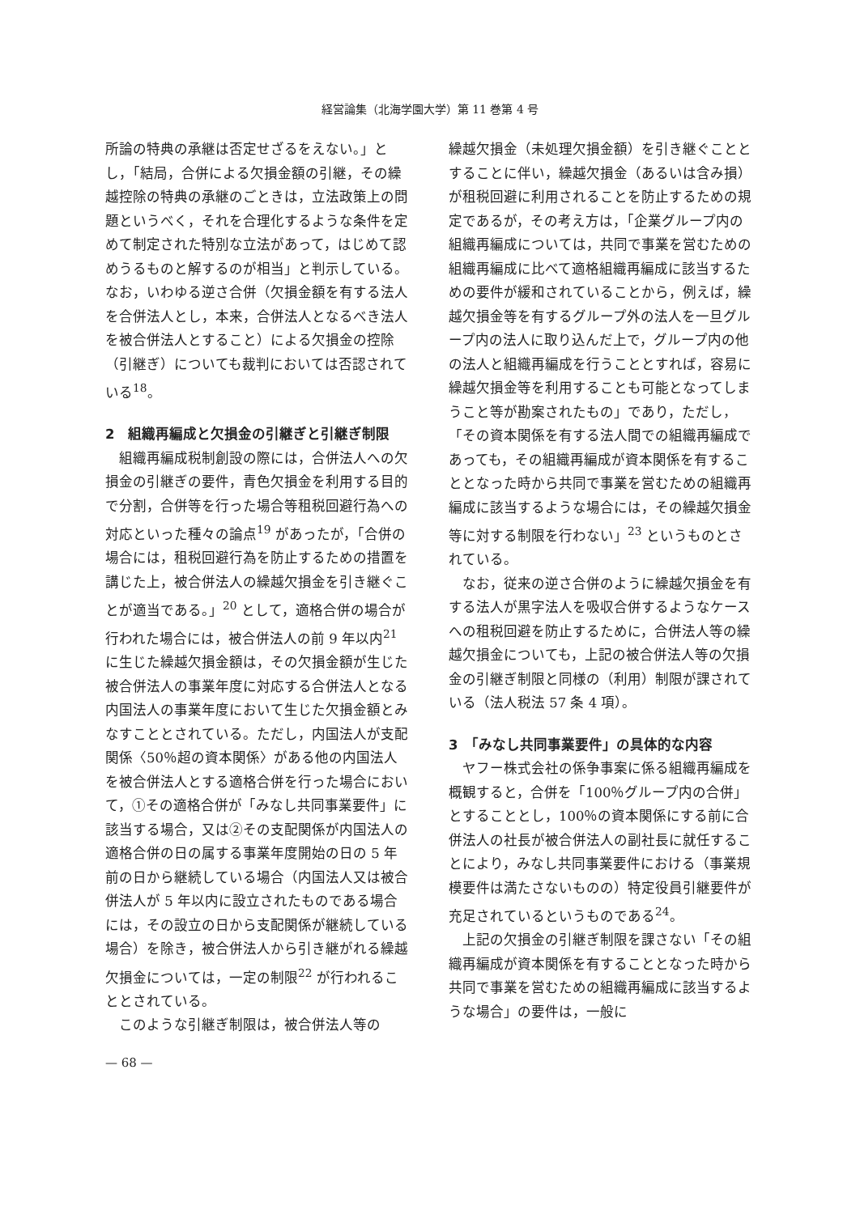経営論集（北海学園大学）第 11 巻第 4 号
所論の特典の承継は否定せざるをえない。」とし，「結局，合併による欠損金額の引継，その繰越控除の特典の承継のごときは，立法政策上の問題というべく，それを合理化するような条件を定めて制定された特別な立法があって，はじめて認めうるものと解するのが相当」と判示している。なお，いわゆる逆さ合併（欠損金額を有する法人を合併法人とし，本来，合併法人となるべき法人を被合併法人とすること）による欠損金の控除（引継ぎ）についても裁判においては否認されている<sup>18</sup>。
2　組織再編成と欠損金の引継ぎと引継ぎ制限
組織再編成税制創設の際には，合併法人への欠損金の引継ぎの要件，青色欠損金を利用する目的で分割，合併等を行った場合等租税回避行為への対応といった種々の論点<sup>19</sup> があったが，「合併の場合には，租税回避行為を防止するための措置を講じた上，被合併法人の繰越欠損金を引き継ぐことが適当である。」<sup>20</sup> として，適格合併の場合が行われた場合には，被合併法人の前 9 年以内<sup>21</sup> に生じた繰越欠損金額は，その欠損金額が生じた被合併法人の事業年度に対応する合併法人となる内国法人の事業年度において生じた欠損金額とみなすこととされている。ただし，内国法人が支配関係〈50％超の資本関係〉がある他の内国法人を被合併法人とする適格合併を行った場合において，①その適格合併が「みなし共同事業要件」に該当する場合，又は②その支配関係が内国法人の適格合併の日の属する事業年度開始の日の 5 年前の日から継続している場合（内国法人又は被合併法人が 5 年以内に設立されたものである場合には，その設立の日から支配関係が継続している場合）を除き，被合併法人から引き継がれる繰越欠損金については，一定の制限<sup>22</sup> が行われることとされている。
このような引継ぎ制限は，被合併法人等の
繰越欠損金（未処理欠損金額）を引き継ぐこととすることに伴い，繰越欠損金（あるいは含み損）が租税回避に利用されることを防止するための規定であるが，その考え方は，「企業グループ内の組織再編成については，共同で事業を営むための組織再編成に比べて適格組織再編成に該当するための要件が緩和されていることから，例えば，繰越欠損金等を有するグループ外の法人を一旦グループ内の法人に取り込んだ上で，グループ内の他の法人と組織再編成を行うこととすれば，容易に繰越欠損金等を利用することも可能となってしまうこと等が勘案されたもの」であり，ただし，「その資本関係を有する法人間での組織再編成であっても，その組織再編成が資本関係を有することとなった時から共同で事業を営むための組織再編成に該当するような場合には，その繰越欠損金等に対する制限を行わない」<sup>23</sup> というものとされている。
なお，従来の逆さ合併のように繰越欠損金を有する法人が黒字法人を吸収合併するようなケースへの租税回避を防止するために，合併法人等の繰越欠損金についても，上記の被合併法人等の欠損金の引継ぎ制限と同様の（利用）制限が課されている（法人税法 57 条 4 項）。
3　「みなし共同事業要件」の具体的な内容
ヤフー株式会社の係争事案に係る組織再編成を概観すると，合併を「100％グループ内の合併」とすることとし，100％の資本関係にする前に合併法人の社長が被合併法人の副社長に就任することにより，みなし共同事業要件における（事業規模要件は満たさないものの）特定役員引継要件が充足されているというものである<sup>24</sup>。
上記の欠損金の引継ぎ制限を課さない「その組織再編成が資本関係を有することとなった時から共同で事業を営むための組織再編成に該当するような場合」の要件は，一般に
— 68 —